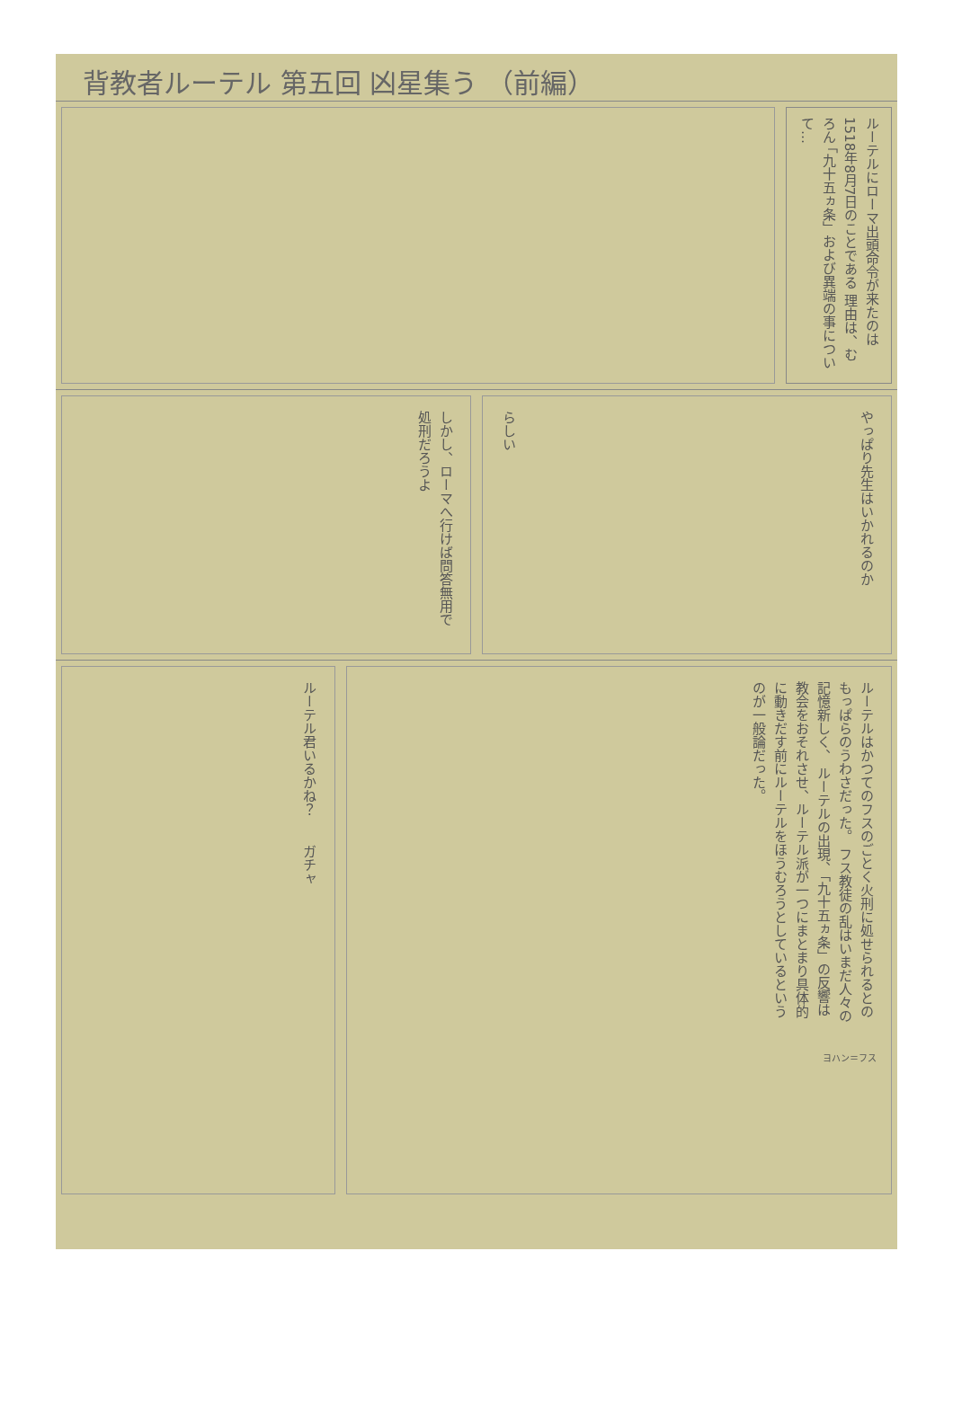背教者ルーテル 第五回 凶星集う （前編）
ルーテルにローマ出頭命令が来たのは1518年8月7日のことである 理由は、むろん 「九十五ヵ条」および異端の事について…
しかし、ローマへ行けば問答無用で処刑だろうよ
らしい
やっぱり先生はいかれるのか
ルーテル君いるかね？
ガチャ
ルーテルはかつてのフスのごとく火刑に処せられるとのもっぱらのうわさだった。 フス教徒の乱はいまだ人々の記憶新しく、 ルーテルの出現、「九十五ヵ条」の反響は教会をおそれさせ、ルーテル派が一つにまとまり具体的に動きだす前にルーテルをほうむろうとしているというのが一般論だった。
ヨハン＝フス